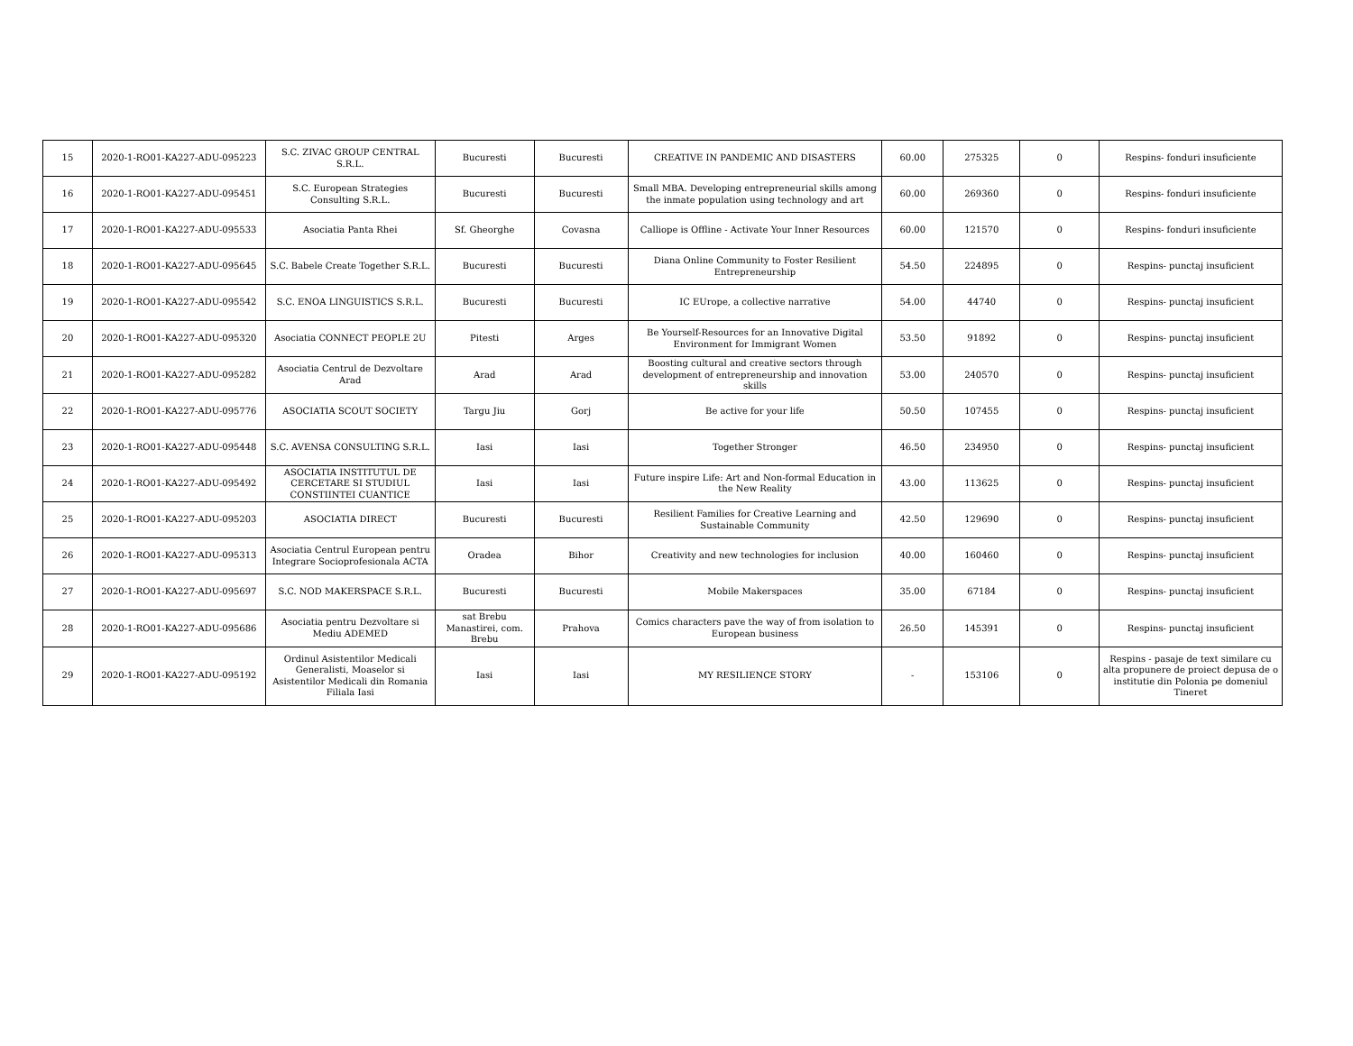| 15 | 2020-1-RO01-KA227-ADU-095223 | S.C. ZIVAC GROUP CENTRAL S.R.L. | Bucuresti | Bucuresti | CREATIVE IN PANDEMIC AND DISASTERS | 60.00 | 275325 | 0 | Respins- fonduri insuficiente |
| 16 | 2020-1-RO01-KA227-ADU-095451 | S.C. European Strategies Consulting S.R.L. | Bucuresti | Bucuresti | Small MBA. Developing entrepreneurial skills among the inmate population using technology and art | 60.00 | 269360 | 0 | Respins- fonduri insuficiente |
| 17 | 2020-1-RO01-KA227-ADU-095533 | Asociatia Panta Rhei | Sf. Gheorghe | Covasna | Calliope is Offline - Activate Your Inner Resources | 60.00 | 121570 | 0 | Respins- fonduri insuficiente |
| 18 | 2020-1-RO01-KA227-ADU-095645 | S.C. Babele Create Together S.R.L. | Bucuresti | Bucuresti | Diana Online Community to Foster Resilient Entrepreneurship | 54.50 | 224895 | 0 | Respins- punctaj insuficient |
| 19 | 2020-1-RO01-KA227-ADU-095542 | S.C. ENOA LINGUISTICS S.R.L. | Bucuresti | Bucuresti | IC EUrope, a collective narrative | 54.00 | 44740 | 0 | Respins- punctaj insuficient |
| 20 | 2020-1-RO01-KA227-ADU-095320 | Asociatia CONNECT PEOPLE 2U | Pitesti | Arges | Be Yourself-Resources for an Innovative Digital Environment for Immigrant Women | 53.50 | 91892 | 0 | Respins- punctaj insuficient |
| 21 | 2020-1-RO01-KA227-ADU-095282 | Asociatia Centrul de Dezvoltare Arad | Arad | Arad | Boosting cultural and creative sectors through development of entrepreneurship and innovation skills | 53.00 | 240570 | 0 | Respins- punctaj insuficient |
| 22 | 2020-1-RO01-KA227-ADU-095776 | ASOCIATIA SCOUT SOCIETY | Targu Jiu | Gorj | Be active for your life | 50.50 | 107455 | 0 | Respins- punctaj insuficient |
| 23 | 2020-1-RO01-KA227-ADU-095448 | S.C. AVENSA CONSULTING S.R.L. | Iasi | Iasi | Together Stronger | 46.50 | 234950 | 0 | Respins- punctaj insuficient |
| 24 | 2020-1-RO01-KA227-ADU-095492 | ASOCIATIA INSTITUTUL DE CERCETARE SI STUDIUL CONSTIINTEI CUANTICE | Iasi | Iasi | Future inspire Life: Art and Non-formal Education in the New Reality | 43.00 | 113625 | 0 | Respins- punctaj insuficient |
| 25 | 2020-1-RO01-KA227-ADU-095203 | ASOCIATIA DIRECT | Bucuresti | Bucuresti | Resilient Families for Creative Learning and Sustainable Community | 42.50 | 129690 | 0 | Respins- punctaj insuficient |
| 26 | 2020-1-RO01-KA227-ADU-095313 | Asociatia Centrul European pentru Integrare Socioprofesionala ACTA | Oradea | Bihor | Creativity and new technologies for inclusion | 40.00 | 160460 | 0 | Respins- punctaj insuficient |
| 27 | 2020-1-RO01-KA227-ADU-095697 | S.C. NOD MAKERSPACE S.R.L. | Bucuresti | Bucuresti | Mobile Makerspaces | 35.00 | 67184 | 0 | Respins- punctaj insuficient |
| 28 | 2020-1-RO01-KA227-ADU-095686 | Asociatia pentru Dezvoltare si Mediu ADEMED | sat Brebu Manastirei, com. Brebu | Prahova | Comics characters pave the way of from isolation to European business | 26.50 | 145391 | 0 | Respins- punctaj insuficient |
| 29 | 2020-1-RO01-KA227-ADU-095192 | Ordinul Asistentilor Medicali Generalisti, Moaselor si Asistentilor Medicali din Romania Filiala Iasi | Iasi | Iasi | MY RESILIENCE STORY | - | 153106 | 0 | Respins - pasaje de text similare cu alta propunere de proiect depusa de o institutie din Polonia pe domeniul Tineret |